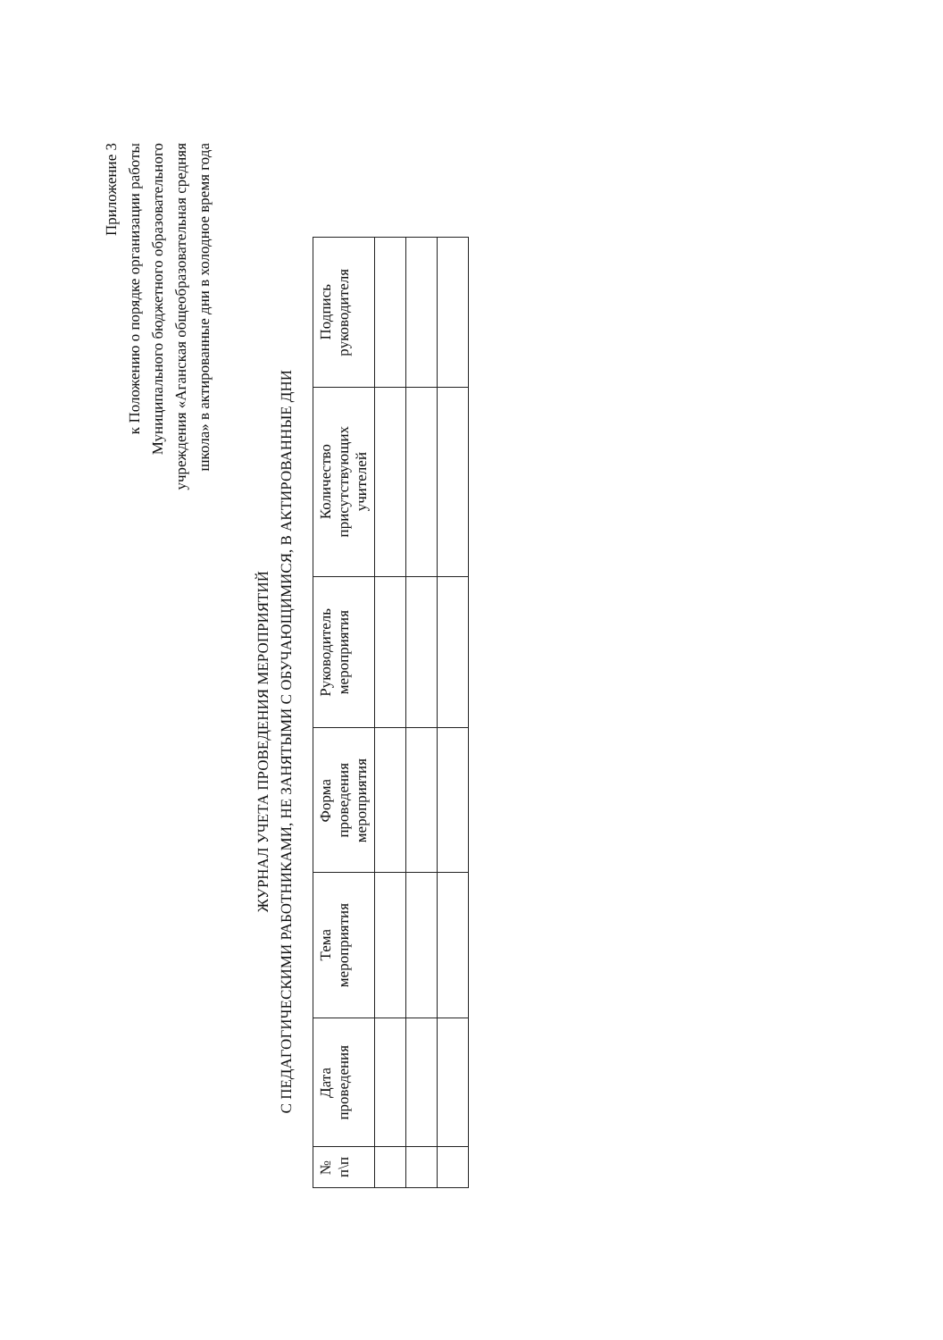Приложение 3
к Положению о порядке организации работы
Муниципального бюджетного образовательного
учреждения «Аганская общеобразовательная средняя
школа» в актированные дни в холодное время года
ЖУРНАЛ УЧЕТА ПРОВЕДЕНИЯ МЕРОПРИЯТИЙ
С ПЕДАГОГИЧЕСКИМИ РАБОТНИКАМИ, НЕ ЗАНЯТЫМИ С ОБУЧАЮЩИМИСЯ, В АКТИРОВАННЫЕ ДНИ
| № п\п | Дата проведения | Тема мероприятия | Форма проведения мероприятия | Руководитель мероприятия | Количество присутствующих учителей | Подпись руководителя |
| --- | --- | --- | --- | --- | --- | --- |